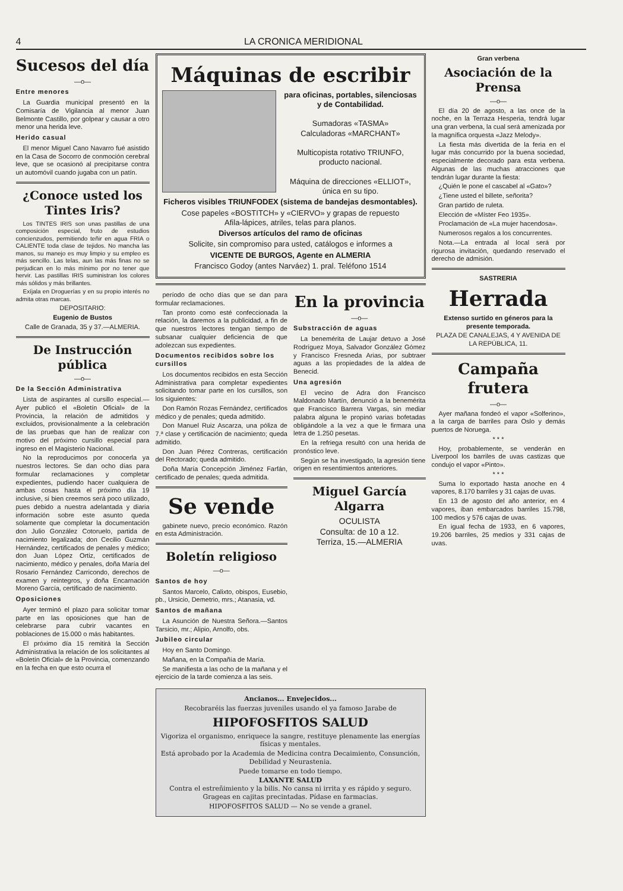4 LA CRONICA MERIDIONAL
Sucesos del día
—o—
Entre menores
La Guardia municipal presentó en la Comisaría de Vigilancia al menor Juan Belmonte Castillo, por golpear y causar a otro menor una herida leve.
Herido casual
El menor Miguel Cano Navarro fué asistido en la Casa de Socorro de conmoción cerebral leve, que se ocasionó al precipitarse contra un automóvil cuando jugaba con un patín.
¿Conoce usted los Tintes Iris?
Los TINTES IRIS son unas pastillas de una composición especial, fruto de estudios concienzudos, permitiendo teñir en agua FRIA o CALIENTE toda clase de tejidos. No mancha las manos, su manejo es muy limpio y su empleo es más sencillo. Las telas, aun las más finas no se perjudican en lo más mínimo por no tener que hervir. Las pastillas IRIS suministran los colores más sólidos y más brillantes.
Exíjala en Droguerías y en su propio interés no admita otras marcas.
DEPOSITARIO:
Eugenio de Bustos
Calle de Granada, 35 y 37.—ALMERIA.
De Instrucción pública
—o—
De la Sección Administrativa
Lista de aspirantes al cursillo especial.—Ayer publicó el «Boletín Oficial» de la Provincia, la relación de admitidos y excluidos, provisionalmente a la celebración de las pruebas que han de realizar con motivo del próximo cursillo especial para ingreso en el Magisterio Nacional.
No la reproducimos por conocerla ya nuestros lectores. Se dan ocho días para formular reclamaciones y completar expedientes, pudiendo hacer cualquiera de ambas cosas hasta el próximo día 19 inclusive, si bien creemos será poco utilizado, pues debido a nuestra adelantada y diaria información sobre este asunto queda solamente que completar la documentación don Julio González Cotoruelo, partida de nacimiento legalizada; don Cecilio Guzmán Hernández, certificados de penales y médico; don Juan López Ortiz, certificados de nacimiento, médico y penales, doña María del Rosario Fernández Carricondo, derechos de examen y reintegros, y doña Encarnación Moreno García, certificado de nacimiento.
Oposiciones
Ayer terminó el plazo para solicitar tomar parte en las oposiciones que han de celebrarse para cubrir vacantes en poblaciones de 15.000 o más habitantes.
El próximo día 15 remitirá la Sección Administrativa la relación de los solicitantes al «Boletín Oficial» de la Provincia, comenzando en la fecha en que esto ocurra el
Máquinas de escribir
para oficinas, portables, silenciosas y de Contabilidad.
Sumadoras «TASMA»
Calculadoras «MARCHANT»
Multicopista rotativo TRIUNFO, producto nacional.
Máquina de direcciones «ELLIOT», única en su tipo.
Ficheros visibles TRIUNFODEX (sistema de bandejas desmontables).
Cose papeles «BOSTITCH» y «CIERVO» y grapas de repuesto
Afila-lápices, atriles, telas para planos.
Diversos artículos del ramo de oficinas
Solicite, sin compromiso para usted, catálogos e informes a
VICENTE DE BURGOS, Agente en ALMERIA
Francisco Godoy (antes Narváez) 1. pral. Teléfono 1514
período de ocho días que se dan para formular reclamaciones.
Tan pronto como esté confeccionada la relación, la daremos a la publicidad, a fin de que nuestros lectores tengan tiempo de subsanar cualquier deficiencia de que adolezcan sus expedientes.
Documentos recibidos sobre los cursillos
Los documentos recibidos en esta Sección Administrativa para completar expedientes solicitando tomar parte en los cursillos, son los siguientes:
Don Ramón Rozas Fernández, certificados médico y de penales; queda admitido.
Don Manuel Ruiz Ascarza, una póliza de 7.ª clase y certificación de nacimiento; queda admitido.
Don Juan Pérez Contreras, certificación del Rectorado; queda admitido.
Doña María Concepción Jiménez Farfán, certificado de penales; queda admitida.
Se vende
gabinete nuevo, precio económico. Razón en esta Administración.
Boletín religioso
—o—
Santos de hoy
Santos Marcelo, Calixto, obispos, Eusebio, pb., Ursicio, Demetrio, mrs.; Atanasia, vd.
Santos de mañana
La Asunción de Nuestra Señora.—Santos Tarsicio, mr.; Alipio, Arnolfo, obs.
Jubileo circular
Hoy en Santo Domingo.
Mañana, en la Compañía de María.
Se manifiesta a las ocho de la mañana y el ejercicio de la tarde comienza a las seis.
En la provincia
—o—
Substracción de aguas
La benemérita de Laujar detuvo a José Rodríguez Moya, Salvador González Gómez y Francisco Fresneda Arias, por subtraer aguas a las propiedades de la aldea de Benecid.
Una agresión
El vecino de Adra don Francisco Maldonado Martín, denunció a la benemérita que Francisco Barrera Vargas, sin mediar palabra alguna le propinó varias bofetadas obligándole a la vez a que le firmara una letra de 1.250 pesetas.
En la refriega resultó con una herida de pronóstico leve.
Según se ha investigado, la agresión tiene origen en resentimientos anteriores.
Miguel García Algarra
OCULISTA
Consulta: de 10 a 12.
Terriza, 15.—ALMERIA
Ancianos... Envejecidos...
Recobraréis las fuerzas juveniles usando el ya famoso Jarabe de
HIPOFOSFITOS SALUD
Vigoriza el organismo, enriquece la sangre, restituye plenamente las energías físicas y mentales.
Está aprobado por la Academia de Medicina contra Decaimiento, Consunción, Debilidad y Neurastenia.
Puede tomarse en todo tiempo.
LAXANTE SALUD
Contra el estreñimiento y la bilis. No cansa ni irrita y es rápido y seguro. Grageas en cajitas precintadas. Pídase en farmacias.
HIPOFOSFITOS SALUD — No se vende a granel.
Gran verbena
Asociación de la Prensa
—o—
El día 20 de agosto, a las once de la noche, en la Terraza Hesperia, tendrá lugar una gran verbena, la cual será amenizada por la magnífica orquesta «Jazz Melody».
La fiesta más divertida de la feria en el lugar más concurrido por la buena sociedad, especialmente decorado para esta verbena. Algunas de las muchas atracciones que tendrán lugar durante la fiesta:
¿Quién le pone el cascabel al «Gato»?
¿Tiene usted el billete, señorita?
Gran partido de ruleta.
Elección de «Míster Feo 1935».
Proclamación de «La mujer hacendosa».
Numerosos regalos a los concurrentes.
Nota.—La entrada al local será por rigurosa invitación, quedando reservado el derecho de admisión.
SASTRERIA
Herrada
Extenso surtido en géneros para la presente temporada.
PLAZA DE CANALEJAS, 4 Y AVENIDA DE LA REPÚBLICA, 11.
Campaña frutera
—o—
Ayer mañana fondeó el vapor «Solferino», a la carga de barriles para Oslo y demás puertos de Noruega.
* * *
Hoy, probablemente, se venderán en Liverpool los barriles de uvas castizas que condujo el vapor «Pinto».
* * *
Suma lo exportado hasta anoche en 4 vapores, 8.170 barriles y 31 cajas de uvas.
En 13 de agosto del año anterior, en 4 vapores, iban embarcados barriles 15.798, 100 medios y 576 cajas de uvas.
En igual fecha de 1933, en 6 vapores, 19.206 barriles, 25 medios y 331 cajas de uvas.